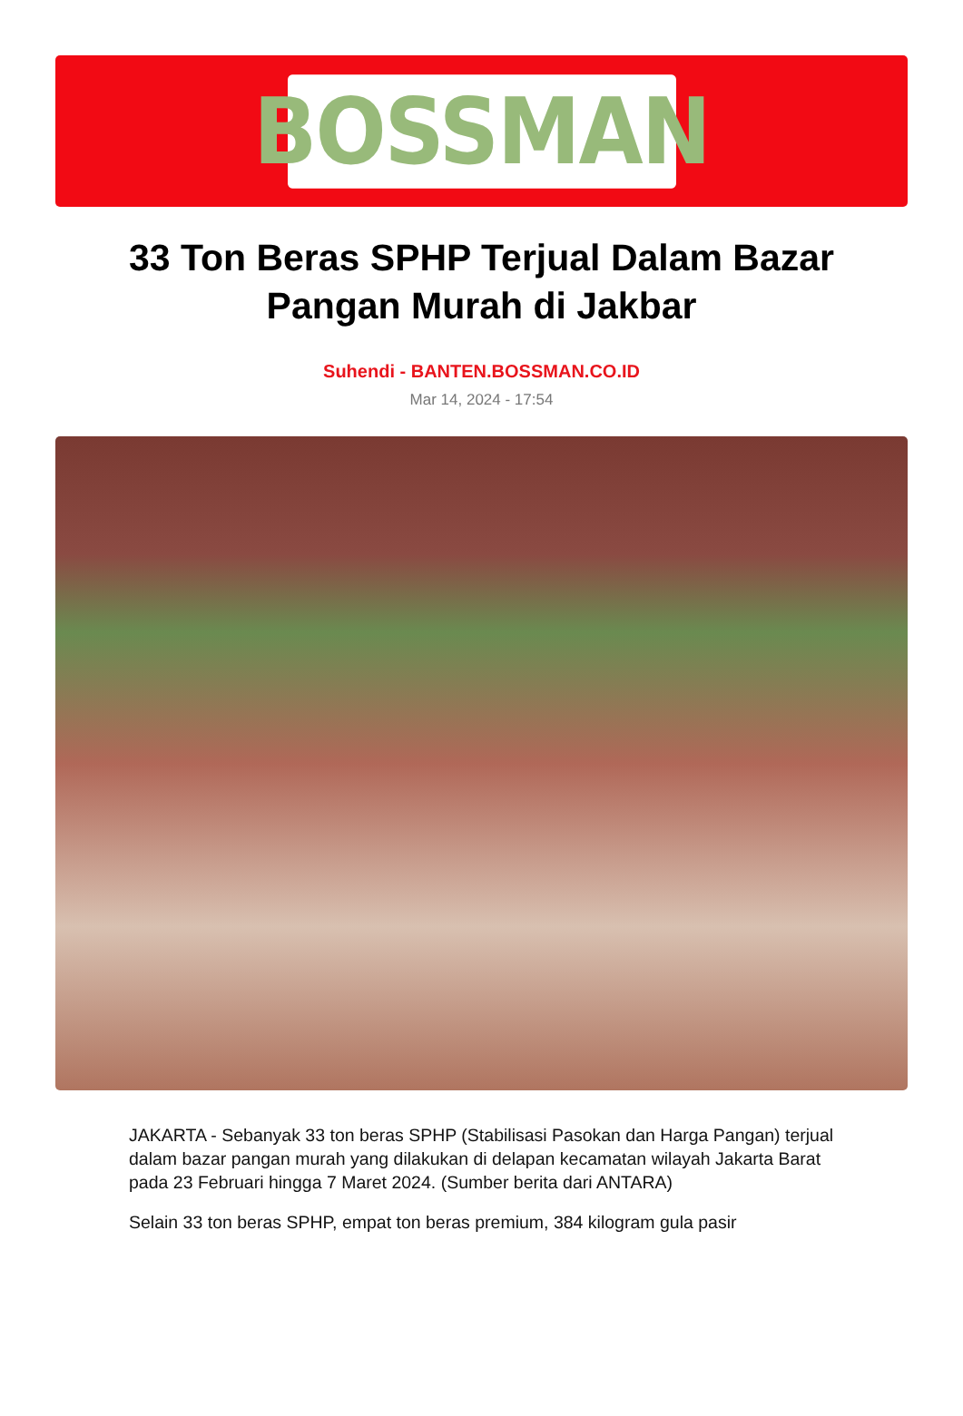BOSSMAN
33 Ton Beras SPHP Terjual Dalam Bazar Pangan Murah di Jakbar
Suhendi - BANTEN.BOSSMAN.CO.ID
Mar 14, 2024 - 17:54
JAKARTA - Sebanyak 33 ton beras SPHP (Stabilisasi Pasokan dan Harga Pangan) terjual dalam bazar pangan murah yang dilakukan di delapan kecamatan wilayah Jakarta Barat pada 23 Februari hingga 7 Maret 2024. (Sumber berita dari ANTARA)
Selain 33 ton beras SPHP, empat ton beras premium, 384 kilogram gula pasir